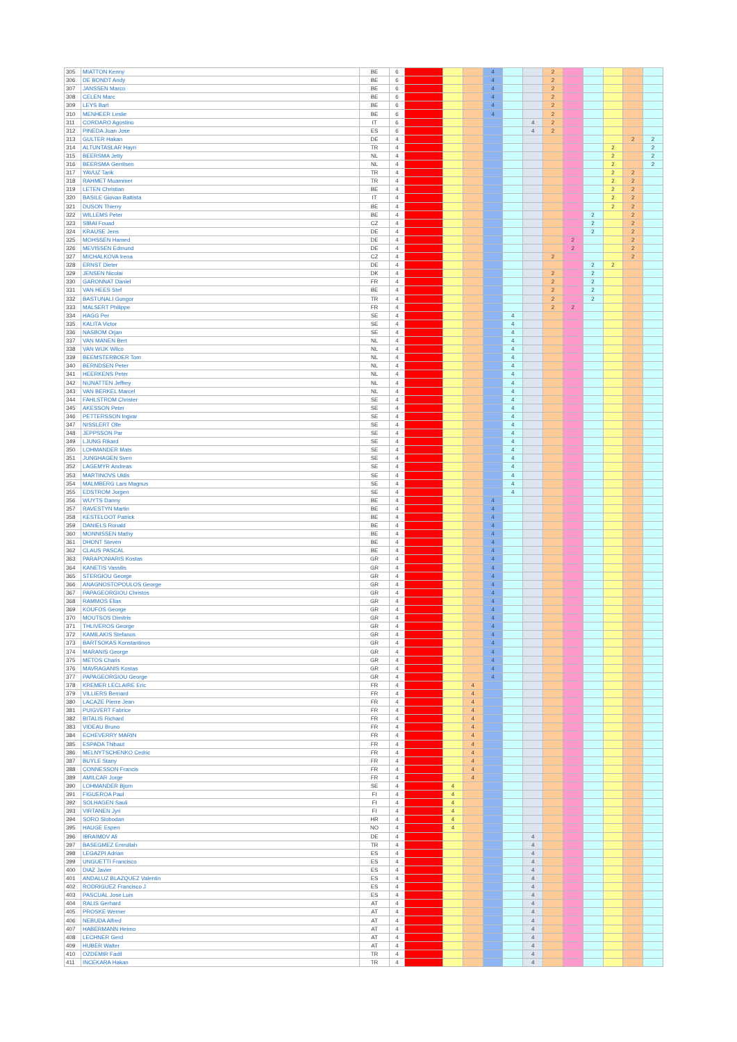| 305 | MIATTON Kenny | BE | 6 | | | | 4 | | | 2 | | | | | |
| 306 | DE BONDT Andy | BE | 6 | | | | 4 | | | 2 | | | | | |
| 307 | JANSSEN Marco | BE | 6 | | | | 4 | | | 2 | | | | | |
| 308 | CELEN Marc | BE | 6 | | | | 4 | | | 2 | | | | | |
| 309 | LEYS Bart | BE | 6 | | | | 4 | | | 2 | | | | | |
| 310 | MENHEER Leslie | BE | 6 | | | | 4 | | | 2 | | | | | |
| 311 | CORDARO Agostino | IT | 6 | | | | | | 4 | 2 | | | | | |
| 312 | PINEDA Juan Jose | ES | 6 | | | | | | 4 | 2 | | | | | |
| 313 | GULTER Hakan | DE | 4 | | | | | | | | | | | 2 | 2 |
| 314 | ALTUNTASLAR Hayri | TR | 4 | | | | | | | | | | 2 | | 2 |
| 315 | BEERSMA Jetty | NL | 4 | | | | | | | | | | 2 | | 2 |
| 316 | BEERSMA Gerritsen | NL | 4 | | | | | | | | | | 2 | | 2 |
| 317 | YAVUZ Tarik | TR | 4 | | | | | | | | | | 2 | 2 | |
| 318 | RAHMET Muammer | TR | 4 | | | | | | | | | | 2 | 2 | |
| 319 | LETEN Christian | BE | 4 | | | | | | | | | | 2 | 2 | |
| 320 | BASILE Giovan Battista | IT | 4 | | | | | | | | | | 2 | 2 | |
| 321 | DUSON Thierry | BE | 4 | | | | | | | | | | 2 | 2 | |
| 322 | WILLEMS Peter | BE | 4 | | | | | | | | | 2 | | 2 | |
| 323 | SIBAI Fouad | CZ | 4 | | | | | | | | | 2 | | 2 | |
| 324 | KRAUSE Jens | DE | 4 | | | | | | | | | 2 | | 2 | |
| 325 | MOHSSEN Hamed | DE | 4 | | | | | | | | 2 | | | 2 | |
| 326 | MEVISSEN Edmund | DE | 4 | | | | | | | | 2 | | | 2 | |
| 327 | MICHALKOVA Irena | CZ | 4 | | | | | | | 2 | | | | 2 | |
| 328 | ERNST Dieter | DE | 4 | | | | | | | | | 2 | 2 | | |
| 329 | JENSEN Nicolai | DK | 4 | | | | | | | 2 | | 2 | | | |
| 330 | GARONNAT Daniel | FR | 4 | | | | | | | 2 | | 2 | | | |
| 331 | VAN HEES Stef | BE | 4 | | | | | | | 2 | | 2 | | | |
| 332 | BASTUNALI Gungor | TR | 4 | | | | | | | 2 | | 2 | | | |
| 333 | MALSERT Philippe | FR | 4 | | | | | | | 2 | 2 | | | | |
| 334 | HAGG Per | SE | 4 | | | | | 4 | | | | | | | |
| 335 | KALITA Victor | SE | 4 | | | | | 4 | | | | | | | |
| 336 | NASBOM Orjan | SE | 4 | | | | | 4 | | | | | | | |
| 337 | VAN MANEN Bert | NL | 4 | | | | | 4 | | | | | | | |
| 338 | VAN WIJK Wilco | NL | 4 | | | | | 4 | | | | | | | |
| 339 | BEEMSTERBOER Tom | NL | 4 | | | | | 4 | | | | | | | |
| 340 | BERNDSEN Peter | NL | 4 | | | | | 4 | | | | | | | |
| 341 | HEERKENS Peter | NL | 4 | | | | | 4 | | | | | | | |
| 342 | NIJNATTEN Jeffrey | NL | 4 | | | | | 4 | | | | | | | |
| 343 | VAN BERKEL Marcel | NL | 4 | | | | | 4 | | | | | | | |
| 344 | FAHLSTROM Christer | SE | 4 | | | | | 4 | | | | | | | |
| 345 | AKESSON Peter | SE | 4 | | | | | 4 | | | | | | | |
| 346 | PETTERSSON Ingvar | SE | 4 | | | | | 4 | | | | | | | |
| 347 | NISSLERT Olle | SE | 4 | | | | | 4 | | | | | | | |
| 348 | JEPPSSON Par | SE | 4 | | | | | 4 | | | | | | | |
| 349 | LJUNG Rikard | SE | 4 | | | | | 4 | | | | | | | |
| 350 | LOHMANDER Mats | SE | 4 | | | | | 4 | | | | | | | |
| 351 | JUNGHAGEN Sven | SE | 4 | | | | | 4 | | | | | | | |
| 352 | LAGEMYR Andreas | SE | 4 | | | | | 4 | | | | | | | |
| 353 | MARTINOVS Uldis | SE | 4 | | | | | 4 | | | | | | | |
| 354 | MALMBERG Lars Magnus | SE | 4 | | | | | 4 | | | | | | | |
| 355 | EDSTROM Jorgen | SE | 4 | | | | | 4 | | | | | | | |
| 356 | WUYTS Danny | BE | 4 | | | | 4 | | | | | | | | |
| 357 | RAVESTYN Martin | BE | 4 | | | | 4 | | | | | | | | |
| 358 | KESTELOOT Patrick | BE | 4 | | | | 4 | | | | | | | | |
| 359 | DANIELS Ronald | BE | 4 | | | | 4 | | | | | | | | |
| 360 | MONNISSEN Mathy | BE | 4 | | | | 4 | | | | | | | | |
| 361 | DHONT Steven | BE | 4 | | | | 4 | | | | | | | | |
| 362 | CLAUS PASCAL | BE | 4 | | | | 4 | | | | | | | | |
| 363 | PARAPONIARIS Kostas | GR | 4 | | | | 4 | | | | | | | | |
| 364 | KANETIS Vassilis | GR | 4 | | | | 4 | | | | | | | | |
| 365 | STERGIOU George | GR | 4 | | | | 4 | | | | | | | | |
| 366 | ANAGNOSTOPOULOS George | GR | 4 | | | | 4 | | | | | | | | |
| 367 | PAPAGEORGIOU Christos | GR | 4 | | | | 4 | | | | | | | | |
| 368 | RAMMOS Elias | GR | 4 | | | | 4 | | | | | | | | |
| 369 | KOUFOS George | GR | 4 | | | | 4 | | | | | | | | |
| 370 | MOUTSOS Dimitris | GR | 4 | | | | 4 | | | | | | | | |
| 371 | THLIVEROS George | GR | 4 | | | | 4 | | | | | | | | |
| 372 | KAMILAKIS Stefanos | GR | 4 | | | | 4 | | | | | | | | |
| 373 | BARTSOKAS Konstantinos | GR | 4 | | | | 4 | | | | | | | | |
| 374 | MARANIS George | GR | 4 | | | | 4 | | | | | | | | |
| 375 | METOS Charis | GR | 4 | | | | 4 | | | | | | | | |
| 376 | MAVRAGANIS Kostas | GR | 4 | | | | 4 | | | | | | | | |
| 377 | PAPAGEORGIOU George | GR | 4 | | | | 4 | | | | | | | | |
| 378 | KREMER LECLAIRE Eric | FR | 4 | | | 4 | | | | | | | | | |
| 379 | VILLIERS Bernard | FR | 4 | | | 4 | | | | | | | | | |
| 380 | LACAZE Pierre Jean | FR | 4 | | | 4 | | | | | | | | | |
| 381 | PUIGVERT Fabrice | FR | 4 | | | 4 | | | | | | | | | |
| 382 | BITALIS Richard | FR | 4 | | | 4 | | | | | | | | | |
| 383 | VIDEAU Bruno | FR | 4 | | | 4 | | | | | | | | | |
| 384 | ECHEVERRY MARIN | FR | 4 | | | 4 | | | | | | | | | |
| 385 | ESPADA Thibaut | FR | 4 | | | 4 | | | | | | | | | |
| 386 | MELNYTSCHENKO Cedric | FR | 4 | | | 4 | | | | | | | | | |
| 387 | BUYLE Stany | FR | 4 | | | 4 | | | | | | | | | |
| 388 | CONNESSON Francis | FR | 4 | | | 4 | | | | | | | | | |
| 389 | AMILCAR Jorge | FR | 4 | | | 4 | | | | | | | | | |
| 390 | LOHMANDER Bjorn | SE | 4 | | 4 | | | | | | | | | | |
| 391 | FIGUEROA Paul | FI | 4 | | 4 | | | | | | | | | | |
| 392 | SOLHAGEN Sauli | FI | 4 | | 4 | | | | | | | | | | |
| 393 | VIRTANEN Jyri | FI | 4 | | 4 | | | | | | | | | | |
| 394 | SORO Slobodan | HR | 4 | | 4 | | | | | | | | | | |
| 395 | HAUGE Espen | NO | 4 | | 4 | | | | | | | | | | |
| 396 | IBRAIMOV Ali | DE | 4 | | | | | | 4 | | | | | | |
| 397 | BASEGMEZ Emrullah | TR | 4 | | | | | | 4 | | | | | | |
| 398 | LEGAZPI Adrian | ES | 4 | | | | | | 4 | | | | | | |
| 399 | UNGUETTI Francisco | ES | 4 | | | | | | 4 | | | | | | |
| 400 | DIAZ Javier | ES | 4 | | | | | | 4 | | | | | | |
| 401 | ANDALUZ BLAZQUEZ Valentin | ES | 4 | | | | | | 4 | | | | | | |
| 402 | RODRIGUEZ Francisco J | ES | 4 | | | | | | 4 | | | | | | |
| 403 | PASCUAL Jose Luis | ES | 4 | | | | | | 4 | | | | | | |
| 404 | RALIS Gerhard | AT | 4 | | | | | | 4 | | | | | | |
| 405 | PROSKE Werner | AT | 4 | | | | | | 4 | | | | | | |
| 406 | NEBUDA Alfred | AT | 4 | | | | | | 4 | | | | | | |
| 407 | HABERMANN Heimo | AT | 4 | | | | | | 4 | | | | | | |
| 408 | LECHNER Gerd | AT | 4 | | | | | | 4 | | | | | | |
| 409 | HUBER Walter | AT | 4 | | | | | | 4 | | | | | | |
| 410 | OZDEMIR Fadil | TR | 4 | | | | | | 4 | | | | | | |
| 411 | INCEKARA Hakan | TR | 4 | | | | | | 4 | | | | | | |